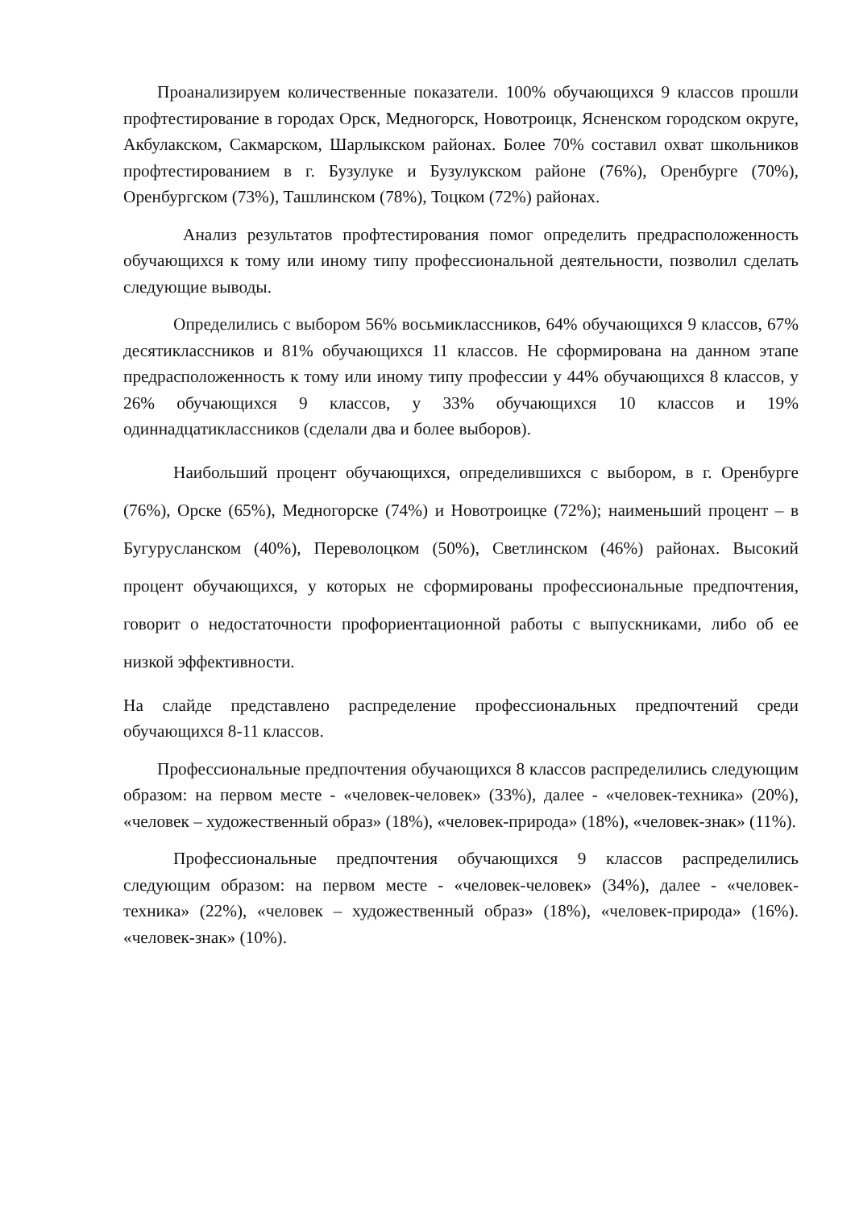Проанализируем количественные показатели. 100% обучающихся 9 классов прошли профтестирование в городах Орск, Медногорск, Новотроицк, Ясненском городском округе, Акбулакском, Сакмарском, Шарлыкском районах. Более 70% составил охват школьников профтестированием в г. Бузулуке и Бузулукском районе (76%), Оренбурге (70%), Оренбургском (73%), Ташлинском (78%), Тоцком (72%) районах.
Анализ результатов профтестирования помог определить предрасположенность обучающихся к тому или иному типу профессиональной деятельности, позволил сделать следующие выводы.
Определились с выбором 56% восьмиклассников, 64% обучающихся 9 классов, 67% десятиклассников и 81% обучающихся 11 классов. Не сформирована на данном этапе предрасположенность к тому или иному типу профессии у 44% обучающихся 8 классов, у 26% обучающихся 9 классов, у 33% обучающихся 10 классов и 19% одиннадцатиклассников (сделали два и более выборов).
Наибольший процент обучающихся, определившихся с выбором, в г. Оренбурге (76%), Орске (65%), Медногорске (74%) и Новотроицке (72%); наименьший процент – в Бугурусланском (40%), Переволоцком (50%), Светлинском (46%) районах. Высокий процент обучающихся, у которых не сформированы профессиональные предпочтения, говорит о недостаточности профориентационной работы с выпускниками, либо об ее низкой эффективности.
На слайде представлено распределение профессиональных предпочтений среди обучающихся 8-11 классов.
Профессиональные предпочтения обучающихся 8 классов распределились следующим образом: на первом месте - «человек-человек» (33%), далее - «человек-техника» (20%), «человек – художественный образ» (18%), «человек-природа» (18%), «человек-знак» (11%).
Профессиональные предпочтения обучающихся 9 классов распределились следующим образом: на первом месте - «человек-человек» (34%), далее - «человек-техника» (22%), «человек – художественный образ» (18%), «человек-природа» (16%). «человек-знак» (10%).